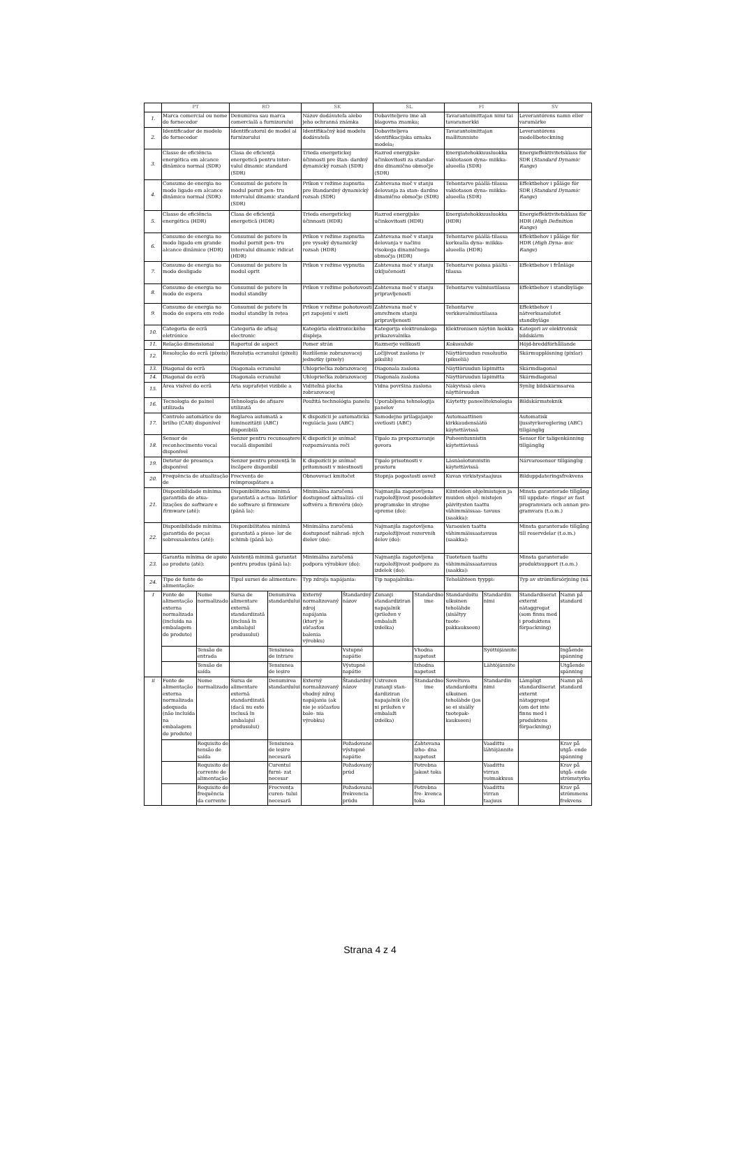| | PT | | RO | | SK | | SL | | FI | | SV | |
| --- | --- | --- | --- | --- | --- | --- | --- | --- | --- | --- | --- | --- |
| 1. | Marca comercial ou nome do fornecedor | | Denumirea sau marca comercială a furnizorului | | Názov dodávateľa alebo jeho ochranná známka | | Dobaviteljevo ime ali blagovna znamka; | | Tavarantoimittajan nimi tai tavaramerkki | | Leverantörens namn eller varumärke | |
| 2. | Identificador de modelo do fornecedor | | Identificatorul de model al furnizorului | | Identifikačný kód modelu dodávateľa | | Dobaviteljeva identifikacijska oznaka modela; | | Tavarantoimittajan mallitunniste | | Leverantörens modellbeteckning | |
| 3. | Classe de eficiência energética em alcance dinâmico normal (SDR) | | Clasa de eficiență energetică pentru inter- valul dinamic standard (SDR) | | Trieda energetickej účinnosti pre štan- dardný dynamický rozsah (SDR) | | Razred energijske učinkovitosti za standar- dno dinamično območje (SDR) | | Energiatehokkuusluokka vakiotason dyna- miikka-alueella (SDR) | | Energieffektivitetsklass för SDR ( Standard Dynamic Range ) | |
| 4. | Consumo de energia no modo ligado em alcance dinâmico normal (SDR) | | Consumul de putere în modul pornit pen- tru intervalul dinamic standard (SDR) | | Príkon v režime zapnutia pre štandardný dynamický rozsah (SDR) | | Zahtevana moč v stanju delovanja za stan- dardno dinamično območje (SDR) | | Tehontarve päällä-tilassa vakiotason dyna- miikka-alueella (SDR) | | Effektbehov i påläge för SDR ( Standard Dynamic Range ) | |
| 5. | Classe de eficiência energética (HDR) | | Clasa de eficiență energetică (HDR) | | Trieda energetickej účinnosti (HDR) | | Razred energijske učinkovitosti (HDR) | | Energiatehokkuusluokka (HDR) | | Energieffektivitetsklass för HDR ( High Definition Range ) | |
| 6. | Consumo de energia no modo ligado em grande alcance dinâmico (HDR) | | Consumul de putere în modul pornit pen- tru intervalul dinamic ridicat (HDR) | | Príkon v režime zapnutia pre vysoký dynamický rozsah (HDR) | | Zahtevana moč v stanju delovanja v načinu visokega dinamičnega območja (HDR) | | Tehontarve päällä-tilassa korkealla dyna- miikka-alueella (HDR) | | Effektbehov i påläge för HDR ( High Dyna- mic Range ) | |
| 7. | Consumo de energia no modo desligado | | Consumul de putere în modul oprit | | Príkon v režime vypnutia | | Zahtevana moč v stanju izključenosti | | Tehontarve poissa päältä -tilassa | | Effektbehov i frånläge | |
| 8. | Consumo de energia no modo de espera | | Consumul de putere în modul standby | | Príkon v režime pohotovosti | | Zahtevana moč v stanju pripravljenosti | | Tehontarve valmiustilassa | | Effektbehov i standbyläge | |
| 9. | Consumo de energia no modo de espera em rede | | Consumul de putere în modul standby în rețea | | Príkon v režime pohotovosti pri zapojení v sieti | | Zahtevana moč v omrežnem stanju pripravljenosti | | Tehontarve verkkovalmiustilassa | | Effektbehov i nätverksanslutet standbyläge | |
| 10. | Categoria de ecrã eletrónico | | Categoria de afișaj electronic | | Kategória elektronického displeja | | Kategorija elektronskega prikazovalnika | | Elektronisen näytön luokka | | Kategori av elektronisk bildskärm | |
| 11. | Relação dimensional | | Raportul de aspect | | Pomer strán | | Razmerje velikosti | | Kokosuhde | | Höjd-breddförhållande | |
| 12. | Resolução do ecrã (píxeis) | | Rezoluția ecranului (pixeli) | | Rozlíšenie zobrazovacej jednotky (pixely) | | Ločljivost zaslona (v pikslih) | | Näyttöruudun resoluutio (pikseliä) | | Skärmupplösning (pixlar) | |
| 13. | Diagonal do ecrã | | Diagonala ecranului | | Uhlopriečka zobrazovacej | | Diagonala zaslona | | Näyttöruudun läpimitta | | Skärmdiagonal | |
| 14. | Diagonal do ecrã | | Diagonala ecranului | | Uhlopriečka zobrazovacej | | Diagonala zaslona | | Näyttöruudun läpimitta | | Skärmdiagonal | |
| 15. | Área visível do ecrã | | Aria suprafeței vizibile a | | Viditeľná plocha zobrazovacej | | Vidna površina zaslona | | Näkyvissä oleva näyttöruudun | | Synlig bildskärmsarea | |
| 16. | Tecnologia de painel utilizada | | Tehnologia de afișare utilizată | | Použitá technológia panelu | | Uporabljena tehnologija panelov | | Käytetty paneeliteknologia | | Bildskärmsteknik | |
| 17. | Controlo automático do brilho (CAB) disponível | | Reglarea automată a luminozității (ABC) disponibilă | | K dispozícii je automatická regulácia jasu (ABC) | | Samodejno prilagajanje svetlosti (ABC) | | Automaattinen kirkkaudensäätö käytettävissä | | Automatisk ljusstyrkereglering (ABC) tillgänglig | |
| 18. | Sensor de reconhecimento vocal disponível | | Senzor pentru recunoaștere vocală disponibil | | K dispozícii je snímač rozpoznávania reči | | Tipalo za prepoznavanje govora | | Puheentunnistin käytettävissä | | Sensor för taligenkänning tillgänglig | |
| 19. | Detetor de presença disponível | | Senzor pentru prezență în încăpere disponibil | | K dispozícii je snímač prítomnosti v miestnosti | | Tipalo prisotnosti v prostoru | | Läsnäolotunnistin käytettävissä | | Närvarosensor tillgänglig | |
| 20. | Frequência de atualização de | | Frecvența de reîmprospătare a | | Obnovovací kmitočet | | Stopnja pogostosti osvež | | Kuvan virkistystaajuus | | Bilduppdateringsfrekvens | |
| 21. | Disponibilidade mínima garantida de atua- lizações de software e firmware (até): | | Disponibilitatea minimă garantată a actua- lizărilor de software și firmware (până la): | | Minimálna zaručená dostupnosť aktualizá- cií softvéru a firmvéru (do): | | Najmanjša zagotovljena razpoložljivost posodobitev programske in strojne opreme (do): | | Kiinteiden ohjelmistojen ja muiden ohjel- mistojen päivitysten taattu vähimmäissaa- tavuus (saakka): | | Minsta garanterade tillgång till uppdate- ringar av fast programvara och annan pro- gramvara (t.o.m.) | |
| 22. | Disponibilidade mínima garantida de peças sobressalentes (até): | | Disponibilitatea minimă garantată a piese- lor de schimb (până la): | | Minimálna zaručená dostupnosť náhrad- ných dielov (do): | | Najmanjša zagotovljena razpoložljivost rezervnih delov (do): | | Varaosien taattu vähimmäissaatavuus (saakka): | | Minsta garanterade tillgång till reservdelar (t.o.m.) | |
| 23. | Garantia mínima de apoio ao produto (até): | | Asistență minimă garantat pentru produs (până la): | | Minimálna zaručená podpora výrobkov (do): | | Najmanjša zagotovljena razpoložljivost podpore za izdelek (do): | | Tuotetuen taattu vähimmäissaatavuus (saakka): | | Minsta garanterade produktsupport (t.o.m.) | |
| 24. | Tipo de fonte de alimentação: | | Tipul sursei de alimentare: | | Typ zdroja napájania: | | Tip napajalnika: | | Teholähteen tyyppi: | | Typ av strömförsörjning (nä | |
| I | Fonte de alimentação externa normalizada (incluída na embalagem do produto) | Nome normalizado | Sursa de alimentare externă standardizată (inclusă în ambalajul produsului) | Denumirea standardului | Externý normalizovaný zdroj napájania (ktorý je súčasťou balenia výrobku) | Štandardný názov | Zunanji standardiziran napajalnik (priložen v embalaži izdelka) | Standardno ime | Standardoitu ulkoinen teholähde (sisältyy tuote- pakkaukseen) | Standardin nimi | Standardiserat externt nätaggregat (som finns med i produktens förpackning) | Namn på standard |
| | | Tensão de entrada | | Tensiunea de intrare | | Vstupné napätie | | Vhodna napetost | | Syöttöjännite | | Ingående spänning |
| | | Tensão de saída | | Tensiunea de ieșire | | Výstupné napätie | | Izhodna napetost | | Lähtöjännite | | Utgående spänning |
| ii | Fonte de alimentação externa normalizada adequada (não incluída na embalagem do produto) | Nome normalizado | Sursa de alimentare externă standardizată (dacă nu este inclusă în ambalajul produsului) | Denumirea standardului | Externý normalizovaný vhodný zdroj napájania (ak nie je súčasťou bale- nia výrobku) | Štandardný názov | Ustrezen zunanji stan- dardiziran napajalnik (če ni priložen v embalaži izdelka) | Standardno ime | Soveltuva standardoitu ulkoinen teholähde (jos se ei sisälly tuotepak- kaukseen) | Standardin nimi | Lämpligt standardiserat externt nätaggregat (om det inte finns med i produktens förpackning) | Namn på standard |
| | | Requisito de tensão de saída | | Tensiunea de ieșire necesară | | Požadované výstupné napätie | | Zahtevana izho- dna napetost | | Vaadittu lähtöjännite | | Krav på utgå- ende spänning |
| | | Requisito de corrente de alimentação | | Curentul furni- zat necesar | | Požadovaný prúd | | Potrebna jakost toka | | Vaadittu virran voimakkuus | | Krav på utgå- ende strömstyrka |
| | | Requisito de frequência da corrente | | Frecvența curen- tului necesară | | Požadovaná frekvencia prúdu | | Potrebna fre- kvenca toka | | Vaadittu virran taajuus | | Krav på strömmens frekvens |
Strana 4 z 4